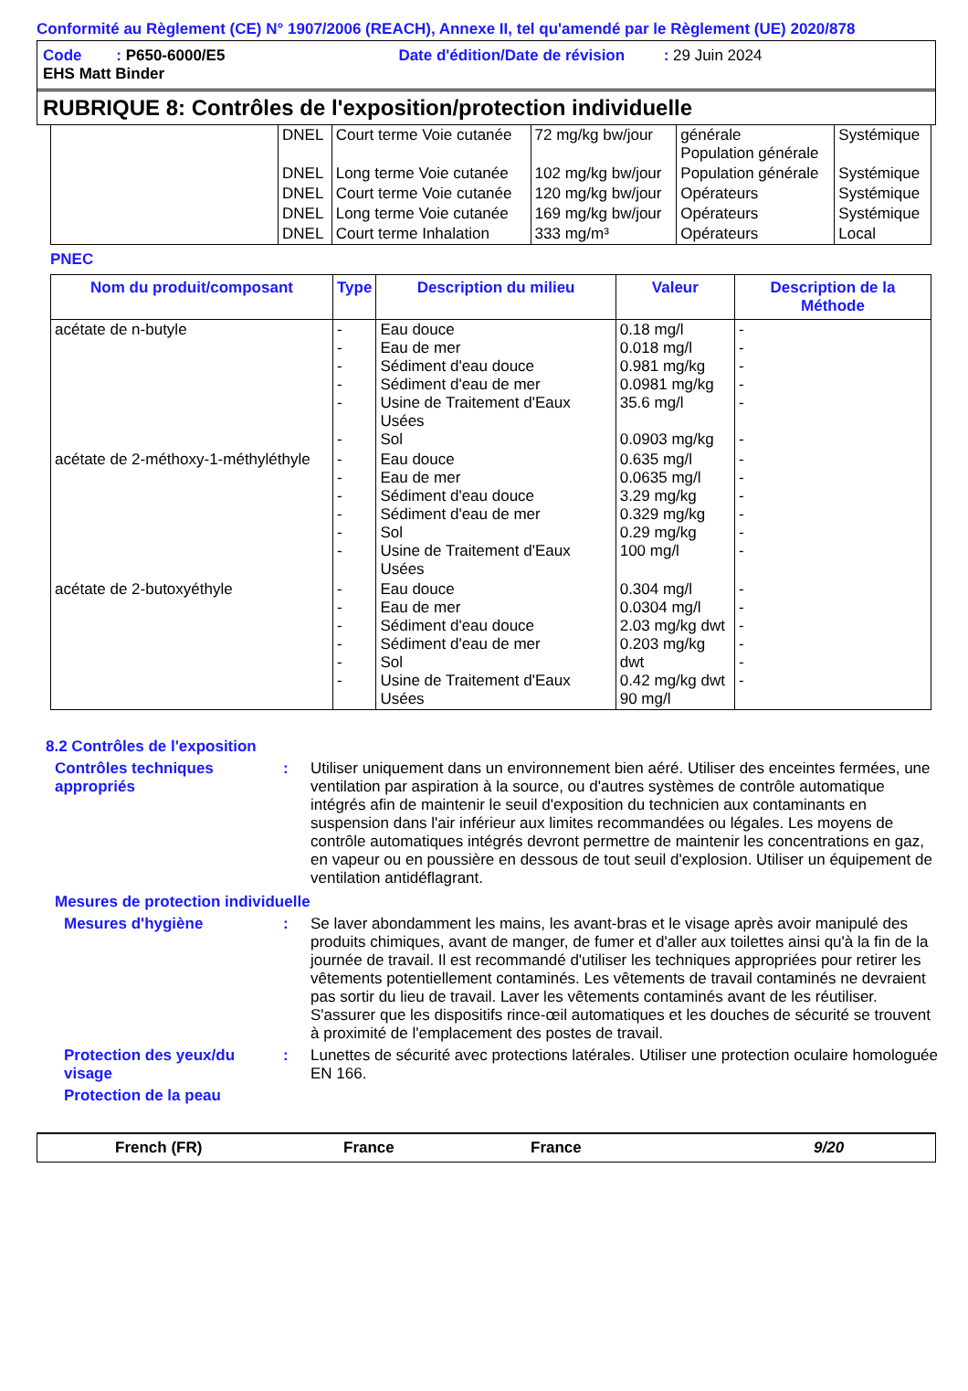Conformité au Règlement (CE) N° 1907/2006 (REACH), Annexe II, tel qu'amendé par le Règlement (UE) 2020/878
Code : P650-6000/E5 Date d'édition/Date de révision : 29 Juin 2024
EHS Matt Binder
RUBRIQUE 8: Contrôles de l'exposition/protection individuelle
| | DNEL | Court terme Voie cutanée | 72 mg/kg bw/jour | générale Population générale | Systémique |
| | DNEL | Long terme Voie cutanée | 102 mg/kg bw/jour | Population générale | Systémique |
| | DNEL | Court terme Voie cutanée | 120 mg/kg bw/jour | Opérateurs | Systémique |
| | DNEL | Long terme Voie cutanée | 169 mg/kg bw/jour | Opérateurs | Systémique |
| | DNEL | Court terme Inhalation | 333 mg/m³ | Opérateurs | Local |
PNEC
| Nom du produit/composant | Type | Description du milieu | Valeur | Description de la Méthode |
| --- | --- | --- | --- | --- |
| acétate de n-butyle | - - - - - - | Eau douce Eau de mer Sédiment d'eau douce Sédiment d'eau de mer Usine de Traitement d'Eaux Usées Sol | 0.18 mg/l 0.018 mg/l 0.981 mg/kg 0.0981 mg/kg 35.6 mg/l 0.0903 mg/kg | - - - - - - |
| acétate de 2-méthoxy-1-méthyléthyle | - - - - - - | Eau douce Eau de mer Sédiment d'eau douce Sédiment d'eau de mer Sol Usine de Traitement d'Eaux Usées | 0.635 mg/l 0.0635 mg/l 3.29 mg/kg 0.329 mg/kg 0.29 mg/kg 100 mg/l | - - - - - - |
| acétate de 2-butoxyéthyle | - - - - - - | Eau douce Eau de mer Sédiment d'eau douce Sédiment d'eau de mer Sol Usine de Traitement d'Eaux Usées | 0.304 mg/l 0.0304 mg/l 2.03 mg/kg dwt 0.203 mg/kg dwt 0.42 mg/kg dwt 90 mg/l | - - - - - - |
8.2 Contrôles de l'exposition
Contrôles techniques appropriés
:
Utiliser uniquement dans un environnement bien aéré. Utiliser des enceintes fermées, une ventilation par aspiration à la source, ou d'autres systèmes de contrôle automatique intégrés afin de maintenir le seuil d'exposition du technicien aux contaminants en suspension dans l'air inférieur aux limites recommandées ou légales. Les moyens de contrôle automatiques intégrés devront permettre de maintenir les concentrations en gaz, en vapeur ou en poussière en dessous de tout seuil d'explosion. Utiliser un équipement de ventilation antidéflagrant.
Mesures de protection individuelle
Mesures d'hygiène :
Se laver abondamment les mains, les avant-bras et le visage après avoir manipulé des produits chimiques, avant de manger, de fumer et d'aller aux toilettes ainsi qu'à la fin de la journée de travail. Il est recommandé d'utiliser les techniques appropriées pour retirer les vêtements potentiellement contaminés. Les vêtements de travail contaminés ne devraient pas sortir du lieu de travail. Laver les vêtements contaminés avant de les réutiliser. S'assurer que les dispositifs rince-œil automatiques et les douches de sécurité se trouvent à proximité de l'emplacement des postes de travail.
Protection des yeux/du visage
:
Lunettes de sécurité avec protections latérales. Utiliser une protection oculaire homologuée EN 166.
Protection de la peau
French (FR) France France 9/20